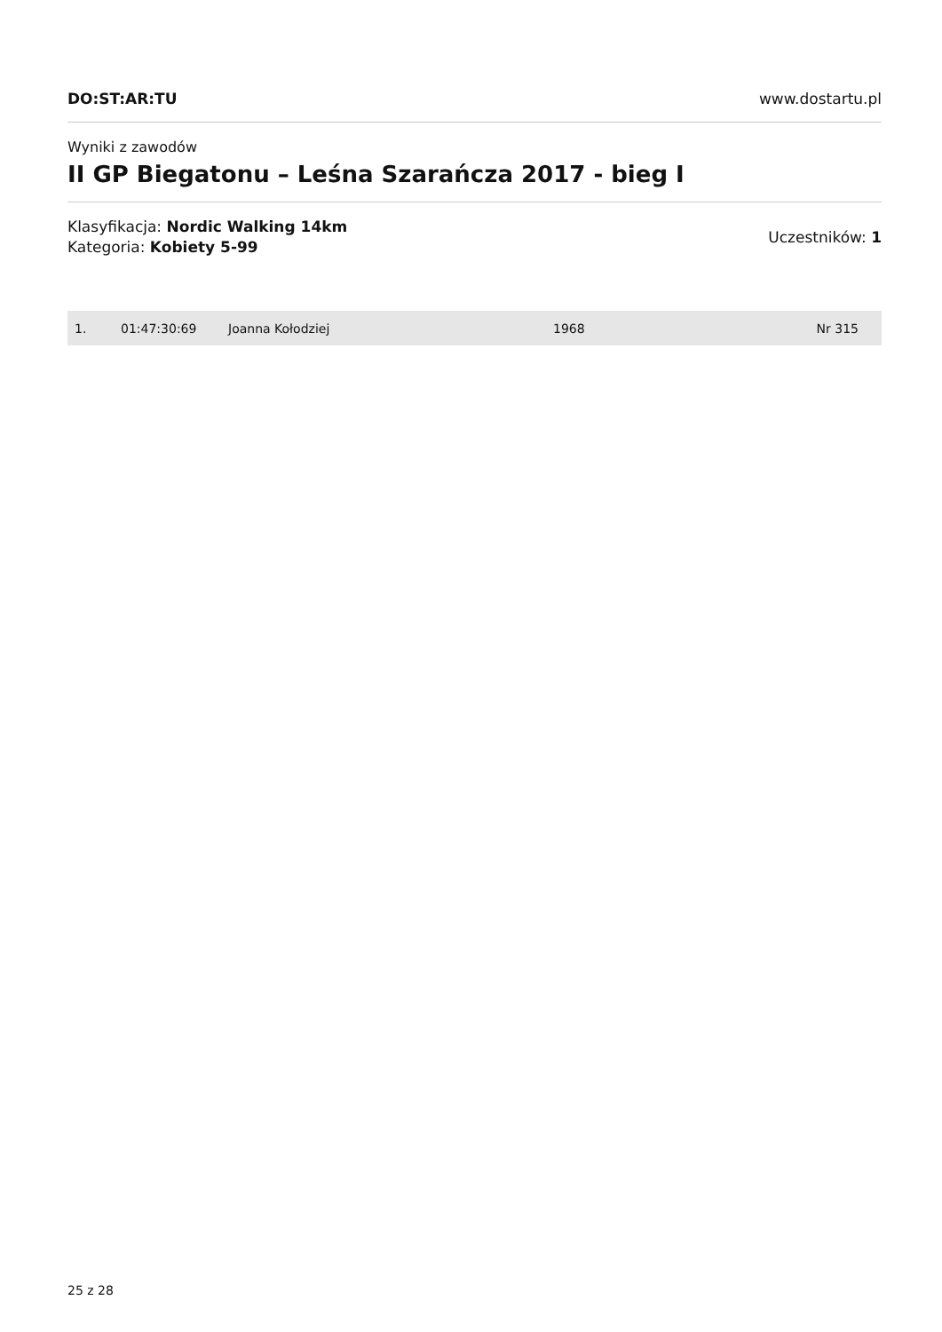DO:ST:AR:TU www.dostartu.pl
Wyniki z zawodów
II GP Biegatonu – Leśna Szarańcza 2017 - bieg I
Klasyfikacja: Nordic Walking 14km
Kategoria: Kobiety 5-99
Uczestników: 1
| 1. | 01:47:30:69 | Joanna Kołodziej | 1968 | Nr 315 |
25 z 28